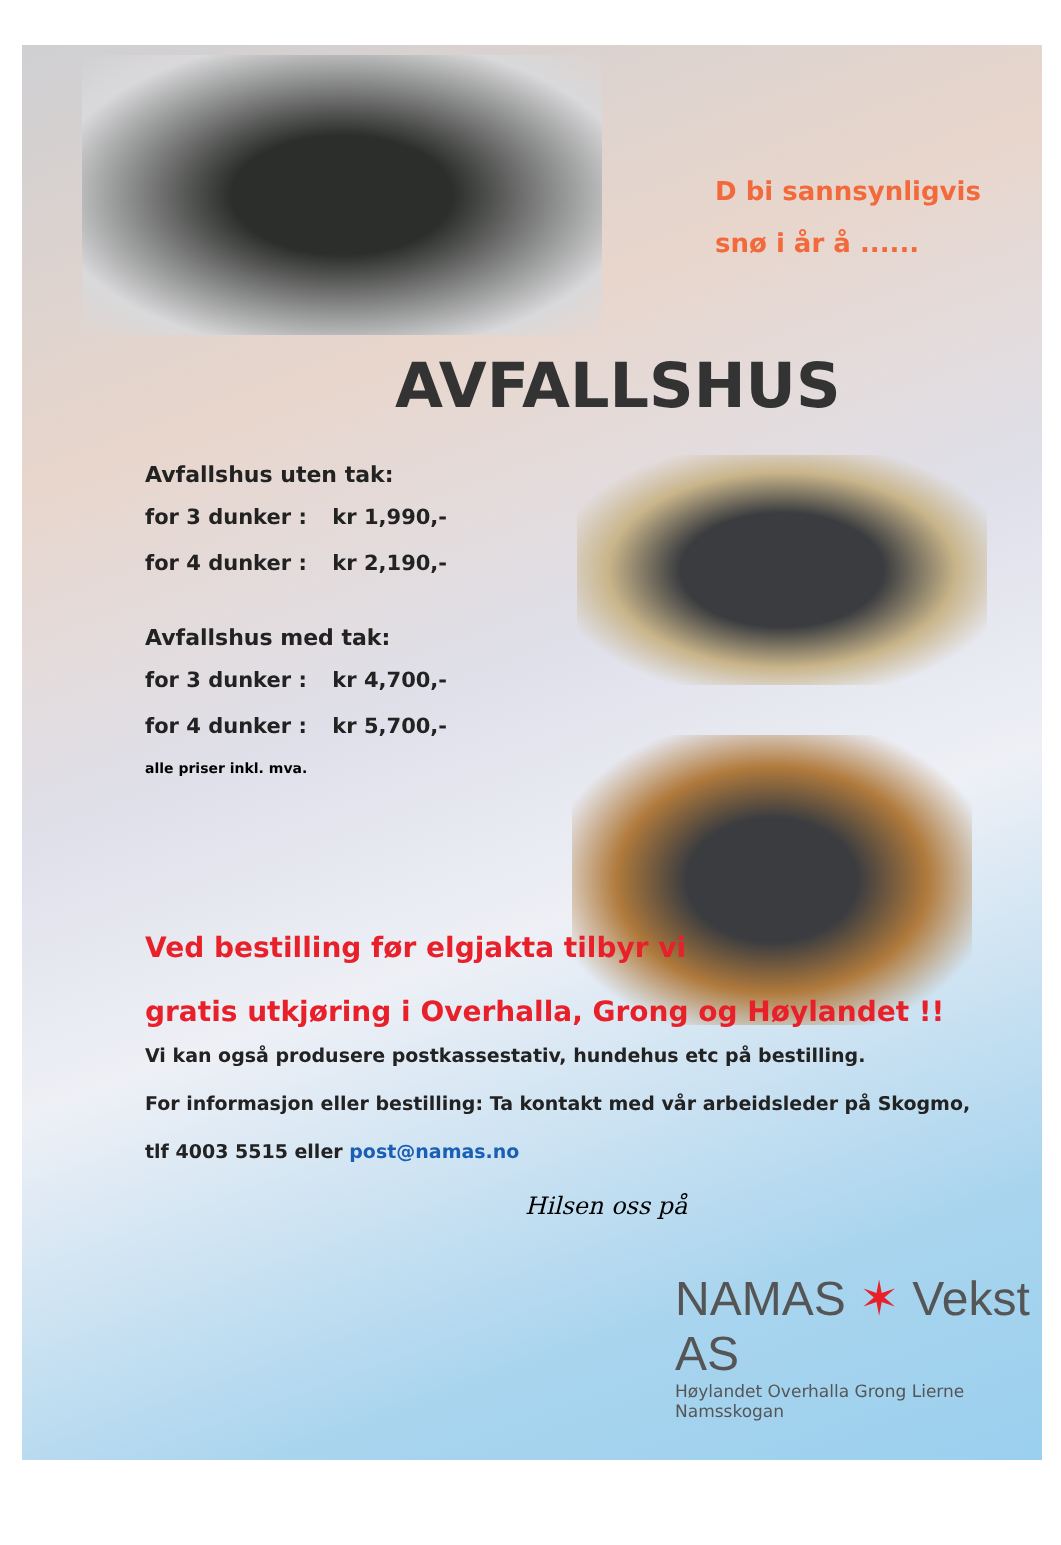D bi sannsynligvis
snø i år å ......
AVFALLSHUS
Avfallshus uten tak:
for 3 dunker : kr 1,990,-
for 4 dunker : kr 2,190,-
Avfallshus med tak:
for 3 dunker : kr 4,700,-
for 4 dunker : kr 5,700,-
alle priser inkl. mva.
Ved bestilling før elgjakta tilbyr vi
gratis utkjøring i Overhalla, Grong og Høylandet !!
Vi kan også produsere postkassestativ, hundehus etc på bestilling.
For informasjon eller bestilling: Ta kontakt med vår arbeidsleder på Skogmo,
tlf 4003 5515 eller post@namas.no
Hilsen oss på
NAMAS ✶ Vekst AS
Høylandet Overhalla Grong Lierne Namsskogan